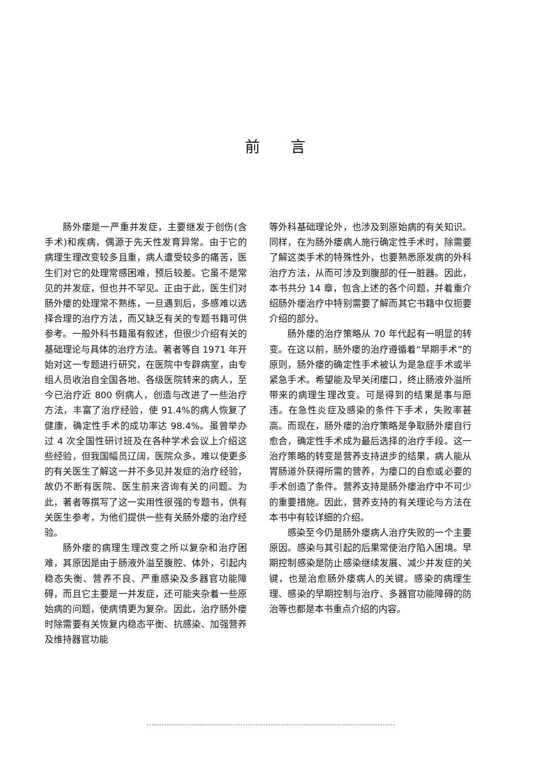前言
肠外瘘是一严重并发症，主要继发于创伤(含手术)和疾病，偶源于先天性发育异常。由于它的病理生理改变较多且重，病人遭受较多的痛苦，医生们对它的处理常感困难，预后较差。它虽不是常见的并发症，但也并不罕见。正由于此，医生们对肠外瘘的处理常不熟练，一旦遇到后，多感难以选择合理的治疗方法，而又缺乏有关的专题书籍可供参考。一般外科书籍虽有叙述，但很少介绍有关的基础理论与具体的治疗方法。著者等自 1971 年开始对这一专题进行研究，在医院中专辟病室，由专组人员收治自全国各地、各级医院转来的病人，至今已治疗近 800 例病人，创造与改进了一些治疗方法，丰富了治疗经验，使 91.4%的病人恢复了健康，确定性手术的成功率达 98.4%。虽曾举办过 4 次全国性研讨班及在各种学术会议上介绍这些经验，但我国幅员辽阔，医院众多，难以使更多的有关医生了解这一并不多见并发症的治疗经验，故仍不断有医院、医生前来咨询有关的问题。为此，著者等撰写了这一实用性很强的专题书，供有关医生参考，为他们提供一些有关肠外瘘的治疗经验。
肠外瘘的病理生理改变之所以复杂和治疗困难，其原因是由于肠液外溢至腹腔、体外，引起内稳态失衡、营养不良、严重感染及多器官功能障碍，而且它主要是一并发症，还可能夹杂着一些原始病的问题，使病情更为复杂。因此，治疗肠外瘘时除需要有关恢复内稳态平衡、抗感染、加强营养及维持器官功能
等外科基础理论外，也涉及到原始病的有关知识。同样，在为肠外瘘病人施行确定性手术时，除需要了解这类手术的特殊性外，也要熟悉原发病的外科治疗方法，从而可涉及到腹部的任一脏器。因此，本书共分 14 章，包含上述的各个问题，并着重介绍肠外瘘治疗中特别需要了解而其它书籍中仅扼要介绍的部分。
肠外瘘的治疗策略从 70 年代起有一明显的转变。在这以前，肠外瘘的治疗遵循着“早期手术”的原则，肠外瘘的确定性手术被认为是急症手术或半紧急手术。希望能及早关闭瘘口，终止肠液外溢所带来的病理生理改变。可是得到的结果是事与愿违。在急性炎症及感染的条件下手术，失败率甚高。而现在，肠外瘘的治疗策略是争取肠外瘘自行愈合，确定性手术成为最后选择的治疗手段。这一治疗策略的转变是营养支持进步的结果，病人能从胃肠道外获得所需的营养，为瘘口的自愈或必要的手术创造了条件。营养支持是肠外瘘治疗中不可少的重要措施。因此，营养支持的有关理论与方法在本书中有较详细的介绍。
感染至今仍是肠外瘘病人治疗失败的一个主要原因。感染与其引起的后果常使治疗陷入困境。早期控制感染是防止感染继续发展、减少并发症的关键，也是治愈肠外瘘病人的关键。感染的病理生理、感染的早期控制与治疗、多器官功能障碍的防治等也都是本书重点介绍的内容。